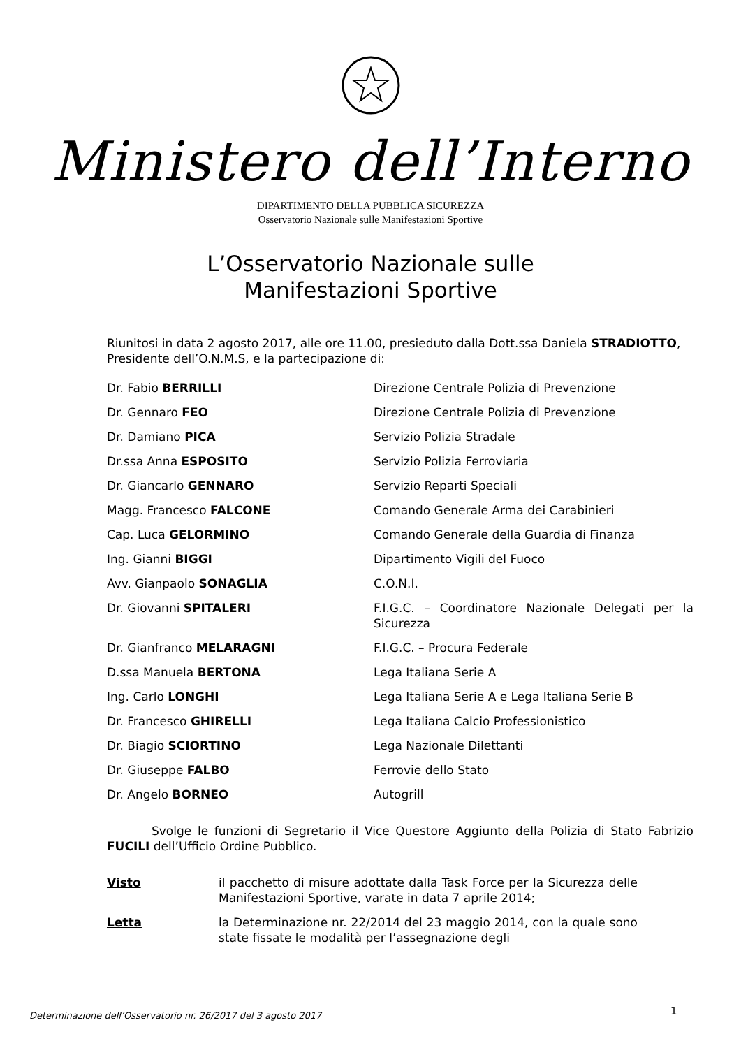Ministero dell’Interno
DIPARTIMENTO DELLA PUBBLICA SICUREZZA
Osservatorio Nazionale sulle Manifestazioni Sportive
L’Osservatorio Nazionale sulle
Manifestazioni Sportive
Riunitosi in data 2 agosto 2017, alle ore 11.00, presieduto dalla Dott.ssa Daniela STRADIOTTO, Presidente dell’O.N.M.S, e la partecipazione di:
Dr. Fabio BERRILLI Direzione Centrale Polizia di Prevenzione
Dr. Gennaro FEO Direzione Centrale Polizia di Prevenzione
Dr. Damiano PICA Servizio Polizia Stradale
Dr.ssa Anna ESPOSITO Servizio Polizia Ferroviaria
Dr. Giancarlo GENNARO Servizio Reparti Speciali
Magg. Francesco FALCONE Comando Generale Arma dei Carabinieri
Cap. Luca GELORMINO Comando Generale della Guardia di Finanza
Ing. Gianni BIGGI Dipartimento Vigili del Fuoco
Avv. Gianpaolo SONAGLIA C.O.N.I.
Dr. Giovanni SPITALERI F.I.G.C. – Coordinatore Nazionale Delegati per la Sicurezza
Dr. Gianfranco MELARAGNI F.I.G.C. – Procura Federale
D.ssa Manuela BERTONA Lega Italiana Serie A
Ing. Carlo LONGHI Lega Italiana Serie A e Lega Italiana Serie B
Dr. Francesco GHIRELLI Lega Italiana Calcio Professionistico
Dr. Biagio SCIORTINO Lega Nazionale Dilettanti
Dr. Giuseppe FALBO Ferrovie dello Stato
Dr. Angelo BORNEO Autogrill
Svolge le funzioni di Segretario il Vice Questore Aggiunto della Polizia di Stato Fabrizio FUCILI dell’Ufficio Ordine Pubblico.
Visto il pacchetto di misure adottate dalla Task Force per la Sicurezza delle Manifestazioni Sportive, varate in data 7 aprile 2014;
Letta la Determinazione nr. 22/2014 del 23 maggio 2014, con la quale sono state fissate le modalità per l’assegnazione degli
Determinazione dell’Osservatorio nr. 26/2017 del 3 agosto 2017
1